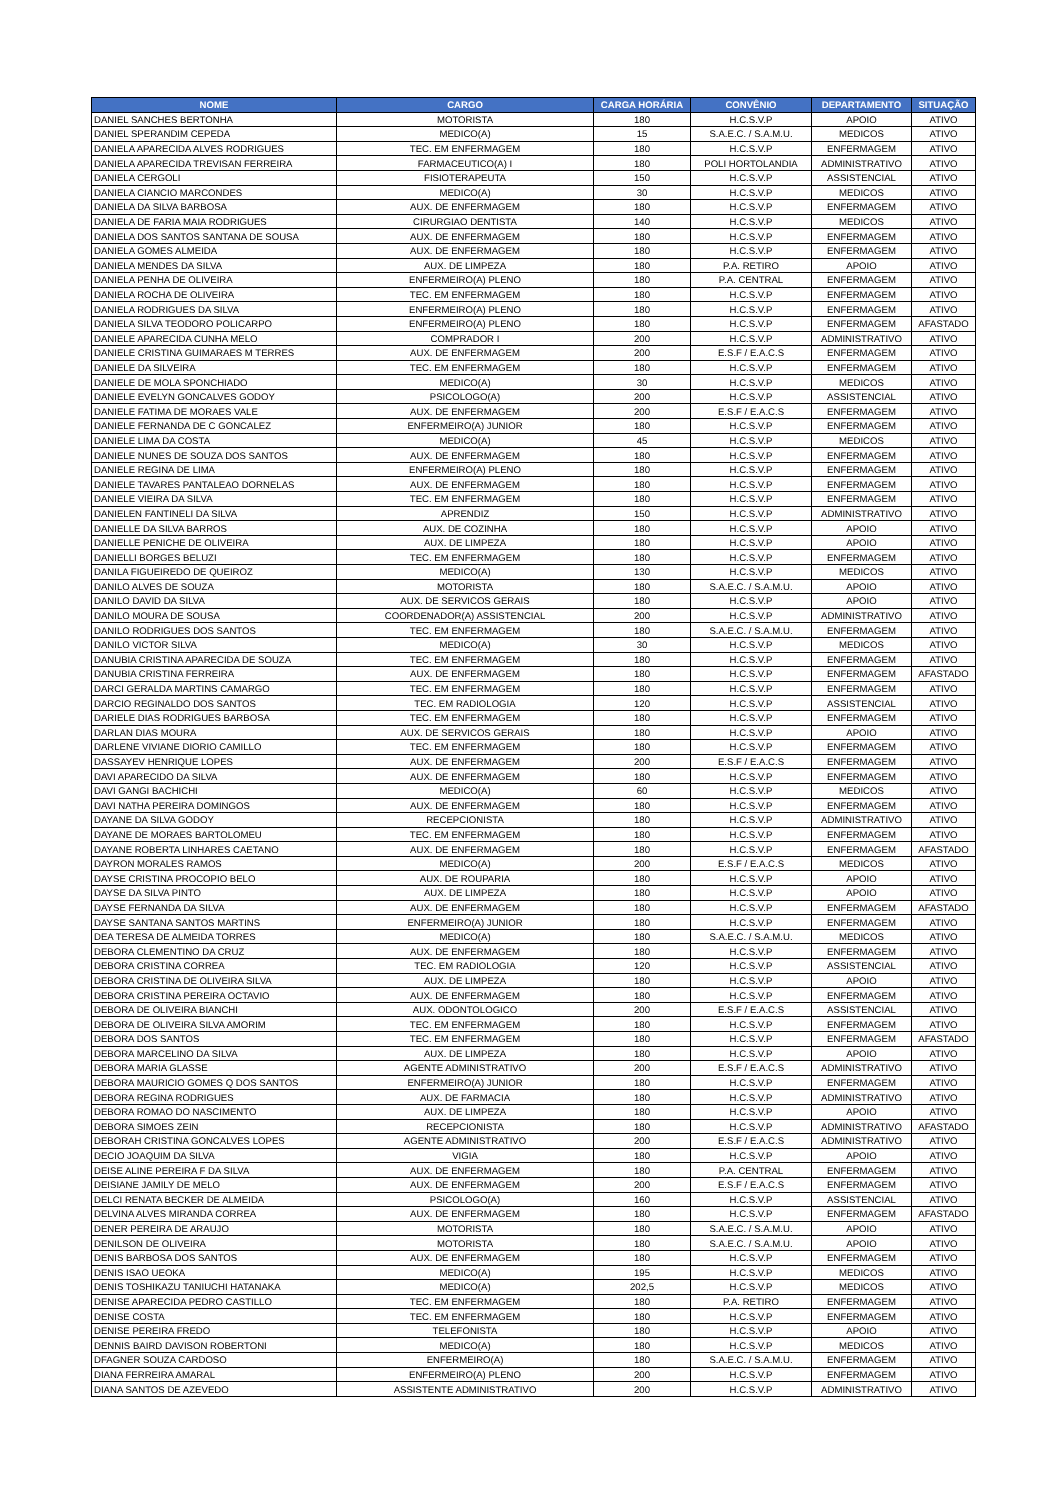| NOME | CARGO | CARGA HORÁRIA | CONVÊNIO | DEPARTAMENTO | SITUAÇÃO |
| --- | --- | --- | --- | --- | --- |
| DANIEL SANCHES BERTONHA | MOTORISTA | 180 | H.C.S.V.P | APOIO | ATIVO |
| DANIEL SPERANDIM CEPEDA | MEDICO(A) | 15 | S.A.E.C. / S.A.M.U. | MEDICOS | ATIVO |
| DANIELA APARECIDA ALVES RODRIGUES | TEC. EM ENFERMAGEM | 180 | H.C.S.V.P | ENFERMAGEM | ATIVO |
| DANIELA APARECIDA TREVISAN FERREIRA | FARMACEUTICO(A) I | 180 | POLI HORTOLANDIA | ADMINISTRATIVO | ATIVO |
| DANIELA CERGOLI | FISIOTERAPEUTA | 150 | H.C.S.V.P | ASSISTENCIAL | ATIVO |
| DANIELA CIANCIO MARCONDES | MEDICO(A) | 30 | H.C.S.V.P | MEDICOS | ATIVO |
| DANIELA DA SILVA BARBOSA | AUX. DE ENFERMAGEM | 180 | H.C.S.V.P | ENFERMAGEM | ATIVO |
| DANIELA DE FARIA MAIA RODRIGUES | CIRURGIAO DENTISTA | 140 | H.C.S.V.P | MEDICOS | ATIVO |
| DANIELA DOS SANTOS SANTANA DE SOUSA | AUX. DE ENFERMAGEM | 180 | H.C.S.V.P | ENFERMAGEM | ATIVO |
| DANIELA GOMES ALMEIDA | AUX. DE ENFERMAGEM | 180 | H.C.S.V.P | ENFERMAGEM | ATIVO |
| DANIELA MENDES DA SILVA | AUX. DE LIMPEZA | 180 | P.A. RETIRO | APOIO | ATIVO |
| DANIELA PENHA DE OLIVEIRA | ENFERMEIRO(A) PLENO | 180 | P.A. CENTRAL | ENFERMAGEM | ATIVO |
| DANIELA ROCHA DE OLIVEIRA | TEC. EM ENFERMAGEM | 180 | H.C.S.V.P | ENFERMAGEM | ATIVO |
| DANIELA RODRIGUES DA SILVA | ENFERMEIRO(A) PLENO | 180 | H.C.S.V.P | ENFERMAGEM | ATIVO |
| DANIELA SILVA TEODORO POLICARPO | ENFERMEIRO(A) PLENO | 180 | H.C.S.V.P | ENFERMAGEM | AFASTADO |
| DANIELE APARECIDA CUNHA MELO | COMPRADOR I | 200 | H.C.S.V.P | ADMINISTRATIVO | ATIVO |
| DANIELE CRISTINA GUIMARAES M TERRES | AUX. DE ENFERMAGEM | 200 | E.S.F / E.A.C.S | ENFERMAGEM | ATIVO |
| DANIELE DA SILVEIRA | TEC. EM ENFERMAGEM | 180 | H.C.S.V.P | ENFERMAGEM | ATIVO |
| DANIELE DE MOLA SPONCHIADO | MEDICO(A) | 30 | H.C.S.V.P | MEDICOS | ATIVO |
| DANIELE EVELYN GONCALVES GODOY | PSICOLOGO(A) | 200 | H.C.S.V.P | ASSISTENCIAL | ATIVO |
| DANIELE FATIMA DE MORAES VALE | AUX. DE ENFERMAGEM | 200 | E.S.F / E.A.C.S | ENFERMAGEM | ATIVO |
| DANIELE FERNANDA DE C GONCALEZ | ENFERMEIRO(A) JUNIOR | 180 | H.C.S.V.P | ENFERMAGEM | ATIVO |
| DANIELE LIMA DA COSTA | MEDICO(A) | 45 | H.C.S.V.P | MEDICOS | ATIVO |
| DANIELE NUNES DE SOUZA DOS SANTOS | AUX. DE ENFERMAGEM | 180 | H.C.S.V.P | ENFERMAGEM | ATIVO |
| DANIELE REGINA DE LIMA | ENFERMEIRO(A) PLENO | 180 | H.C.S.V.P | ENFERMAGEM | ATIVO |
| DANIELE TAVARES PANTALEAO DORNELAS | AUX. DE ENFERMAGEM | 180 | H.C.S.V.P | ENFERMAGEM | ATIVO |
| DANIELE VIEIRA DA SILVA | TEC. EM ENFERMAGEM | 180 | H.C.S.V.P | ENFERMAGEM | ATIVO |
| DANIELEN FANTINELI DA SILVA | APRENDIZ | 150 | H.C.S.V.P | ADMINISTRATIVO | ATIVO |
| DANIELLE DA SILVA BARROS | AUX. DE COZINHA | 180 | H.C.S.V.P | APOIO | ATIVO |
| DANIELLE PENICHE DE OLIVEIRA | AUX. DE LIMPEZA | 180 | H.C.S.V.P | APOIO | ATIVO |
| DANIELLI BORGES BELUZI | TEC. EM ENFERMAGEM | 180 | H.C.S.V.P | ENFERMAGEM | ATIVO |
| DANILA FIGUEIREDO DE QUEIROZ | MEDICO(A) | 130 | H.C.S.V.P | MEDICOS | ATIVO |
| DANILO ALVES DE SOUZA | MOTORISTA | 180 | S.A.E.C. / S.A.M.U. | APOIO | ATIVO |
| DANILO DAVID DA SILVA | AUX. DE SERVICOS GERAIS | 180 | H.C.S.V.P | APOIO | ATIVO |
| DANILO MOURA DE SOUSA | COORDENADOR(A) ASSISTENCIAL | 200 | H.C.S.V.P | ADMINISTRATIVO | ATIVO |
| DANILO RODRIGUES DOS SANTOS | TEC. EM ENFERMAGEM | 180 | S.A.E.C. / S.A.M.U. | ENFERMAGEM | ATIVO |
| DANILO VICTOR SILVA | MEDICO(A) | 30 | H.C.S.V.P | MEDICOS | ATIVO |
| DANUBIA CRISTINA APARECIDA DE SOUZA | TEC. EM ENFERMAGEM | 180 | H.C.S.V.P | ENFERMAGEM | ATIVO |
| DANUBIA CRISTINA FERREIRA | AUX. DE ENFERMAGEM | 180 | H.C.S.V.P | ENFERMAGEM | AFASTADO |
| DARCI GERALDA MARTINS CAMARGO | TEC. EM ENFERMAGEM | 180 | H.C.S.V.P | ENFERMAGEM | ATIVO |
| DARCIO REGINALDO DOS SANTOS | TEC. EM RADIOLOGIA | 120 | H.C.S.V.P | ASSISTENCIAL | ATIVO |
| DARIELE DIAS RODRIGUES BARBOSA | TEC. EM ENFERMAGEM | 180 | H.C.S.V.P | ENFERMAGEM | ATIVO |
| DARLAN DIAS MOURA | AUX. DE SERVICOS GERAIS | 180 | H.C.S.V.P | APOIO | ATIVO |
| DARLENE VIVIANE DIORIO CAMILLO | TEC. EM ENFERMAGEM | 180 | H.C.S.V.P | ENFERMAGEM | ATIVO |
| DASSAYEV HENRIQUE LOPES | AUX. DE ENFERMAGEM | 200 | E.S.F / E.A.C.S | ENFERMAGEM | ATIVO |
| DAVI APARECIDO DA SILVA | AUX. DE ENFERMAGEM | 180 | H.C.S.V.P | ENFERMAGEM | ATIVO |
| DAVI GANGI BACHICHI | MEDICO(A) | 60 | H.C.S.V.P | MEDICOS | ATIVO |
| DAVI NATHA PEREIRA DOMINGOS | AUX. DE ENFERMAGEM | 180 | H.C.S.V.P | ENFERMAGEM | ATIVO |
| DAYANE DA SILVA GODOY | RECEPCIONISTA | 180 | H.C.S.V.P | ADMINISTRATIVO | ATIVO |
| DAYANE DE MORAES BARTOLOMEU | TEC. EM ENFERMAGEM | 180 | H.C.S.V.P | ENFERMAGEM | ATIVO |
| DAYANE ROBERTA LINHARES CAETANO | AUX. DE ENFERMAGEM | 180 | H.C.S.V.P | ENFERMAGEM | AFASTADO |
| DAYRON MORALES RAMOS | MEDICO(A) | 200 | E.S.F / E.A.C.S | MEDICOS | ATIVO |
| DAYSE CRISTINA PROCOPIO BELO | AUX. DE ROUPARIA | 180 | H.C.S.V.P | APOIO | ATIVO |
| DAYSE DA SILVA PINTO | AUX. DE LIMPEZA | 180 | H.C.S.V.P | APOIO | ATIVO |
| DAYSE FERNANDA DA SILVA | AUX. DE ENFERMAGEM | 180 | H.C.S.V.P | ENFERMAGEM | AFASTADO |
| DAYSE SANTANA SANTOS MARTINS | ENFERMEIRO(A) JUNIOR | 180 | H.C.S.V.P | ENFERMAGEM | ATIVO |
| DEA TERESA DE ALMEIDA TORRES | MEDICO(A) | 180 | S.A.E.C. / S.A.M.U. | MEDICOS | ATIVO |
| DEBORA CLEMENTINO DA CRUZ | AUX. DE ENFERMAGEM | 180 | H.C.S.V.P | ENFERMAGEM | ATIVO |
| DEBORA CRISTINA CORREA | TEC. EM RADIOLOGIA | 120 | H.C.S.V.P | ASSISTENCIAL | ATIVO |
| DEBORA CRISTINA DE OLIVEIRA SILVA | AUX. DE LIMPEZA | 180 | H.C.S.V.P | APOIO | ATIVO |
| DEBORA CRISTINA PEREIRA OCTAVIO | AUX. DE ENFERMAGEM | 180 | H.C.S.V.P | ENFERMAGEM | ATIVO |
| DEBORA DE OLIVEIRA BIANCHI | AUX. ODONTOLOGICO | 200 | E.S.F / E.A.C.S | ASSISTENCIAL | ATIVO |
| DEBORA DE OLIVEIRA SILVA AMORIM | TEC. EM ENFERMAGEM | 180 | H.C.S.V.P | ENFERMAGEM | ATIVO |
| DEBORA DOS SANTOS | TEC. EM ENFERMAGEM | 180 | H.C.S.V.P | ENFERMAGEM | AFASTADO |
| DEBORA MARCELINO DA SILVA | AUX. DE LIMPEZA | 180 | H.C.S.V.P | APOIO | ATIVO |
| DEBORA MARIA GLASSE | AGENTE ADMINISTRATIVO | 200 | E.S.F / E.A.C.S | ADMINISTRATIVO | ATIVO |
| DEBORA MAURICIO GOMES Q DOS SANTOS | ENFERMEIRO(A) JUNIOR | 180 | H.C.S.V.P | ENFERMAGEM | ATIVO |
| DEBORA REGINA RODRIGUES | AUX. DE FARMACIA | 180 | H.C.S.V.P | ADMINISTRATIVO | ATIVO |
| DEBORA ROMAO DO NASCIMENTO | AUX. DE LIMPEZA | 180 | H.C.S.V.P | APOIO | ATIVO |
| DEBORA SIMOES ZEIN | RECEPCIONISTA | 180 | H.C.S.V.P | ADMINISTRATIVO | AFASTADO |
| DEBORAH CRISTINA GONCALVES LOPES | AGENTE ADMINISTRATIVO | 200 | E.S.F / E.A.C.S | ADMINISTRATIVO | ATIVO |
| DECIO JOAQUIM DA SILVA | VIGIA | 180 | H.C.S.V.P | APOIO | ATIVO |
| DEISE ALINE PEREIRA F DA SILVA | AUX. DE ENFERMAGEM | 180 | P.A. CENTRAL | ENFERMAGEM | ATIVO |
| DEISIANE JAMILY DE MELO | AUX. DE ENFERMAGEM | 200 | E.S.F / E.A.C.S | ENFERMAGEM | ATIVO |
| DELCI RENATA BECKER DE ALMEIDA | PSICOLOGO(A) | 160 | H.C.S.V.P | ASSISTENCIAL | ATIVO |
| DELVINA ALVES MIRANDA CORREA | AUX. DE ENFERMAGEM | 180 | H.C.S.V.P | ENFERMAGEM | AFASTADO |
| DENER PEREIRA DE ARAUJO | MOTORISTA | 180 | S.A.E.C. / S.A.M.U. | APOIO | ATIVO |
| DENILSON DE OLIVEIRA | MOTORISTA | 180 | S.A.E.C. / S.A.M.U. | APOIO | ATIVO |
| DENIS BARBOSA DOS SANTOS | AUX. DE ENFERMAGEM | 180 | H.C.S.V.P | ENFERMAGEM | ATIVO |
| DENIS ISAO UEOKA | MEDICO(A) | 195 | H.C.S.V.P | MEDICOS | ATIVO |
| DENIS TOSHIKAZU TANIUCHI HATANAKA | MEDICO(A) | 202,5 | H.C.S.V.P | MEDICOS | ATIVO |
| DENISE APARECIDA PEDRO CASTILLO | TEC. EM ENFERMAGEM | 180 | P.A. RETIRO | ENFERMAGEM | ATIVO |
| DENISE COSTA | TEC. EM ENFERMAGEM | 180 | H.C.S.V.P | ENFERMAGEM | ATIVO |
| DENISE PEREIRA FREDO | TELEFONISTA | 180 | H.C.S.V.P | APOIO | ATIVO |
| DENNIS BAIRD DAVISON ROBERTONI | MEDICO(A) | 180 | H.C.S.V.P | MEDICOS | ATIVO |
| DFAGNER SOUZA CARDOSO | ENFERMEIRO(A) | 180 | S.A.E.C. / S.A.M.U. | ENFERMAGEM | ATIVO |
| DIANA FERREIRA AMARAL | ENFERMEIRO(A) PLENO | 200 | H.C.S.V.P | ENFERMAGEM | ATIVO |
| DIANA SANTOS DE AZEVEDO | ASSISTENTE ADMINISTRATIVO | 200 | H.C.S.V.P | ADMINISTRATIVO | ATIVO |